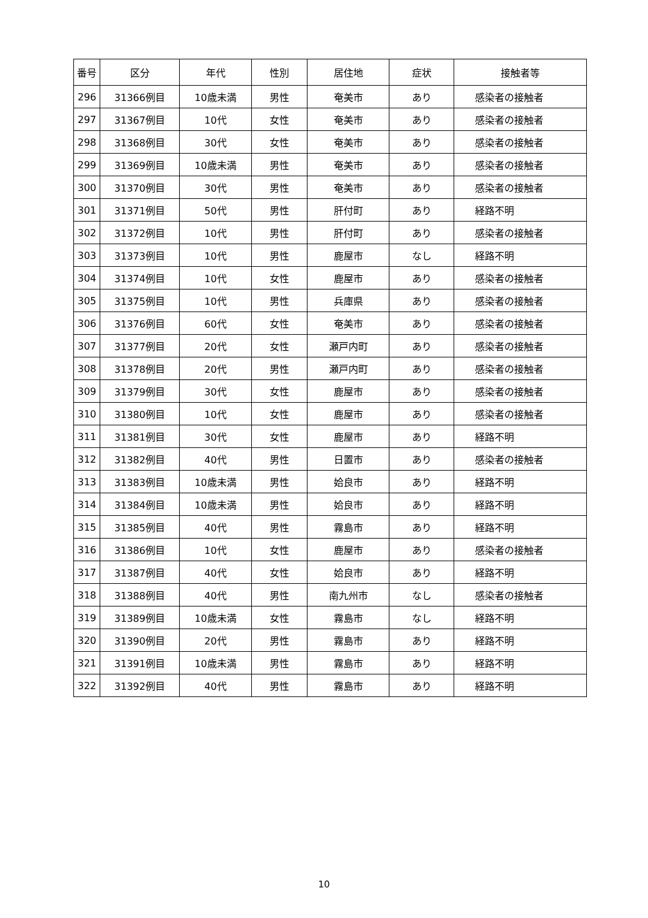| 番号 | 区分 | 年代 | 性別 | 居住地 | 症状 | 接触者等 |
| --- | --- | --- | --- | --- | --- | --- |
| 296 | 31366例目 | 10歳未満 | 男性 | 奄美市 | あり | 感染者の接触者 |
| 297 | 31367例目 | 10代 | 女性 | 奄美市 | あり | 感染者の接触者 |
| 298 | 31368例目 | 30代 | 女性 | 奄美市 | あり | 感染者の接触者 |
| 299 | 31369例目 | 10歳未満 | 男性 | 奄美市 | あり | 感染者の接触者 |
| 300 | 31370例目 | 30代 | 男性 | 奄美市 | あり | 感染者の接触者 |
| 301 | 31371例目 | 50代 | 男性 | 肝付町 | あり | 経路不明 |
| 302 | 31372例目 | 10代 | 男性 | 肝付町 | あり | 感染者の接触者 |
| 303 | 31373例目 | 10代 | 男性 | 鹿屋市 | なし | 経路不明 |
| 304 | 31374例目 | 10代 | 女性 | 鹿屋市 | あり | 感染者の接触者 |
| 305 | 31375例目 | 10代 | 男性 | 兵庫県 | あり | 感染者の接触者 |
| 306 | 31376例目 | 60代 | 女性 | 奄美市 | あり | 感染者の接触者 |
| 307 | 31377例目 | 20代 | 女性 | 瀬戸内町 | あり | 感染者の接触者 |
| 308 | 31378例目 | 20代 | 男性 | 瀬戸内町 | あり | 感染者の接触者 |
| 309 | 31379例目 | 30代 | 女性 | 鹿屋市 | あり | 感染者の接触者 |
| 310 | 31380例目 | 10代 | 女性 | 鹿屋市 | あり | 感染者の接触者 |
| 311 | 31381例目 | 30代 | 女性 | 鹿屋市 | あり | 経路不明 |
| 312 | 31382例目 | 40代 | 男性 | 日置市 | あり | 感染者の接触者 |
| 313 | 31383例目 | 10歳未満 | 男性 | 姶良市 | あり | 経路不明 |
| 314 | 31384例目 | 10歳未満 | 男性 | 姶良市 | あり | 経路不明 |
| 315 | 31385例目 | 40代 | 男性 | 霧島市 | あり | 経路不明 |
| 316 | 31386例目 | 10代 | 女性 | 鹿屋市 | あり | 感染者の接触者 |
| 317 | 31387例目 | 40代 | 女性 | 姶良市 | あり | 経路不明 |
| 318 | 31388例目 | 40代 | 男性 | 南九州市 | なし | 感染者の接触者 |
| 319 | 31389例目 | 10歳未満 | 女性 | 霧島市 | なし | 経路不明 |
| 320 | 31390例目 | 20代 | 男性 | 霧島市 | あり | 経路不明 |
| 321 | 31391例目 | 10歳未満 | 男性 | 霧島市 | あり | 経路不明 |
| 322 | 31392例目 | 40代 | 男性 | 霧島市 | あり | 経路不明 |
10